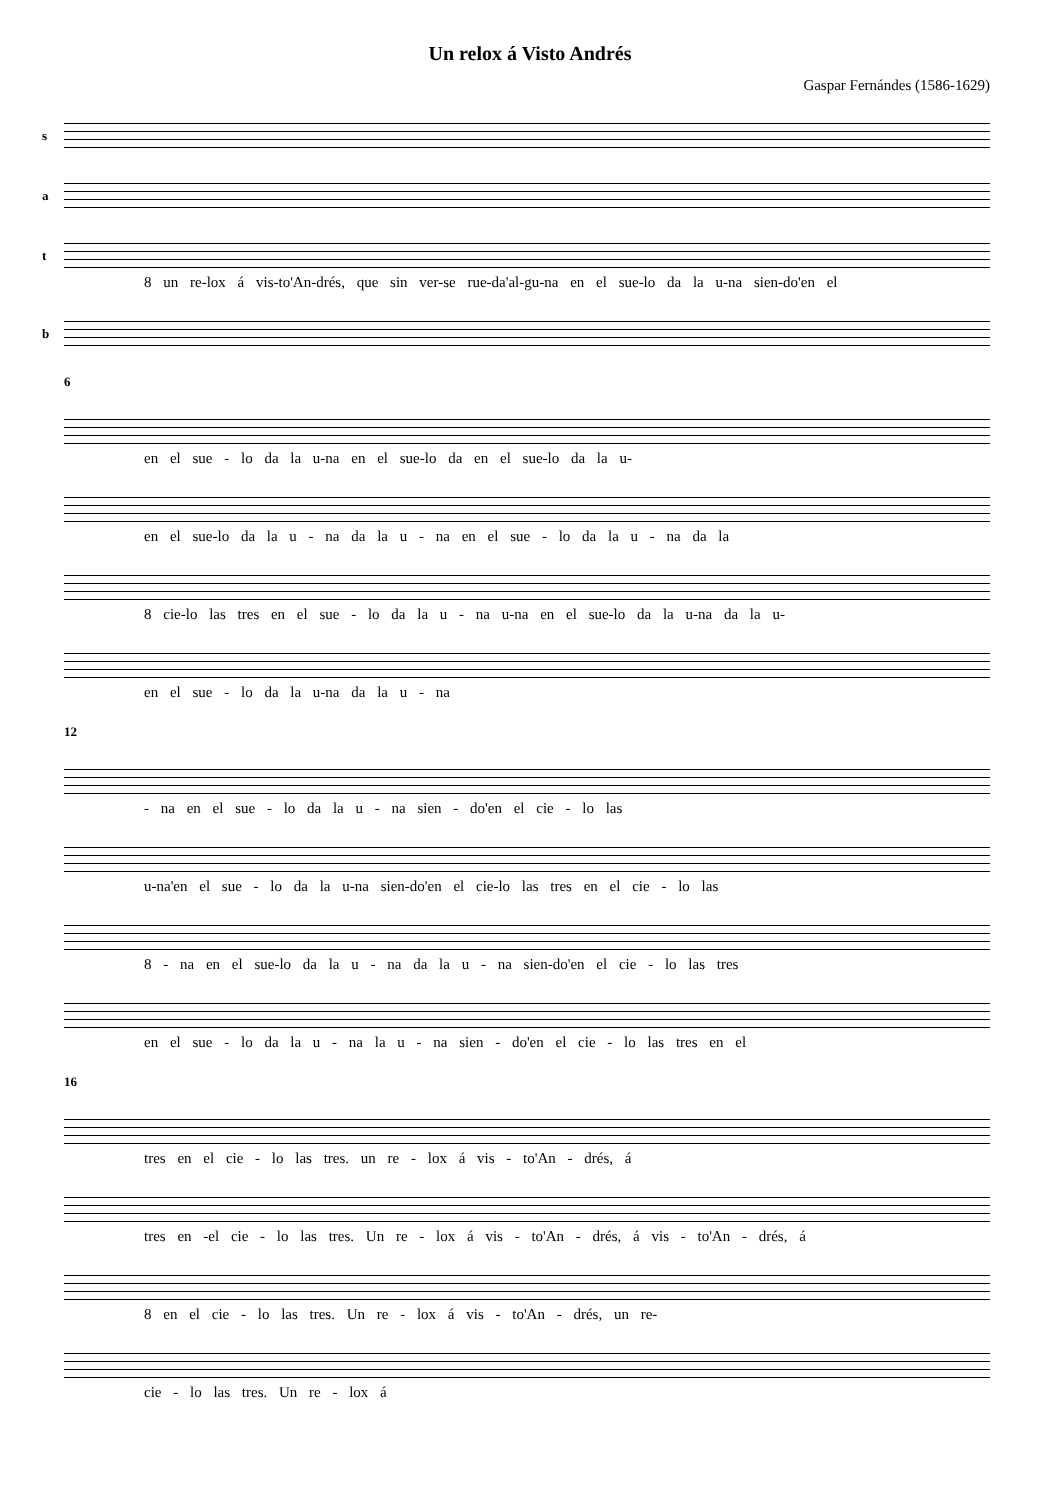Un relox á Visto Andrés
Gaspar Fernándes (1586-1629)
s
a
t
8 un re-lox á vis-to'An-drés, que sin ver-se rue-da'al-gu-na en el sue-lo da la u-na sien-do'en el
b
6
en el sue - lo da la u-na en el sue-lo da en el sue-lo da la u-
en el sue-lo da la u - na da la u - na en el sue - lo da la u - na da la
8 cie-lo las tres en el sue - lo da la u - na u-na en el sue-lo da la u-na da la u-
en el sue - lo da la u-na da la u - na
12
- na en el sue - lo da la u - na sien - do'en el cie - lo las
u-na'en el sue - lo da la u-na sien-do'en el cie-lo las tres en el cie - lo las
8 - na en el sue-lo da la u - na da la u - na sien-do'en el cie - lo las tres
en el sue - lo da la u - na la u - na sien - do'en el cie - lo las tres en el
16
tres en el cie - lo las tres. un re - lox á vis - to'An - drés, á
tres en -el cie - lo las tres. Un re - lox á vis - to'An - drés, á vis - to'An - drés, á
8 en el cie - lo las tres. Un re - lox á vis - to'An - drés, un re-
cie - lo las tres. Un re - lox á